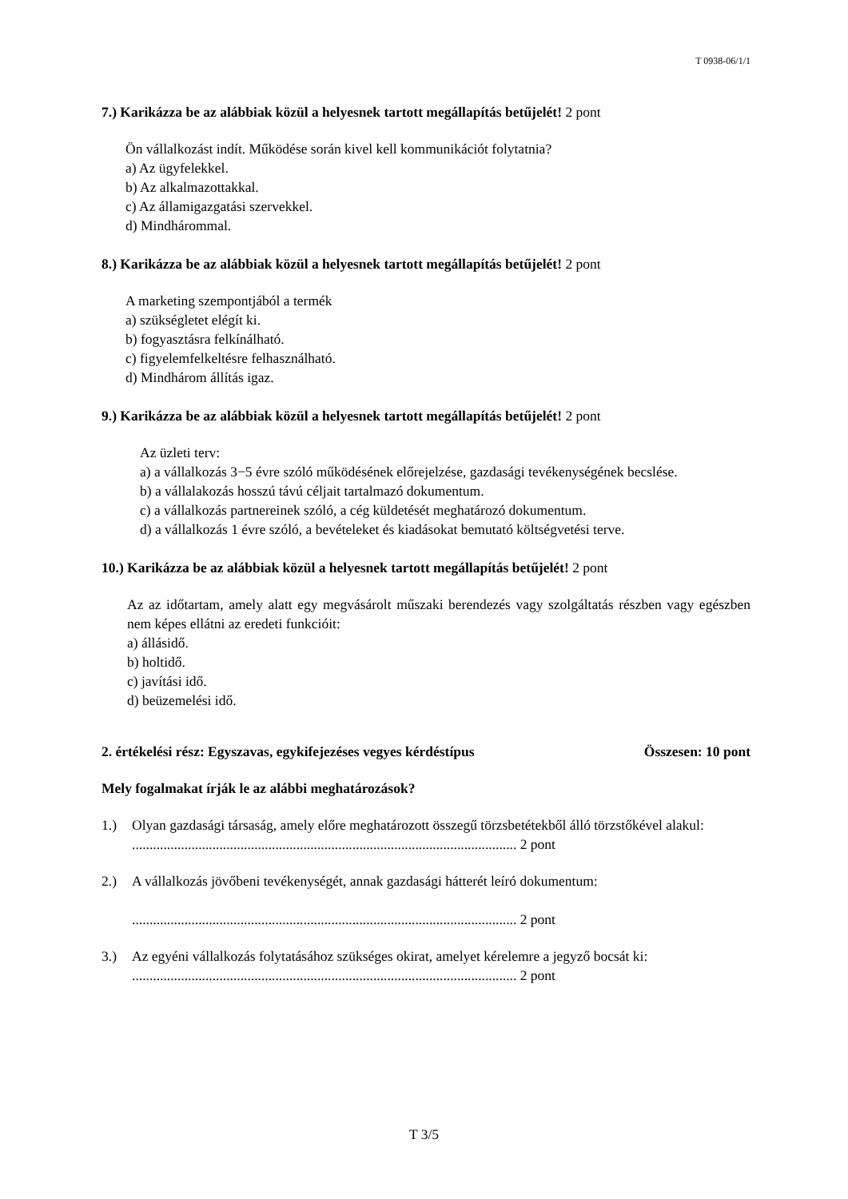T 0938-06/1/1
7.) Karikázza be az alábbiak közül a helyesnek tartott megállapítás betűjelét! 2 pont
Ön vállalkozást indít. Működése során kivel kell kommunikációt folytatnia?
a) Az ügyfelekkel.
b) Az alkalmazottakkal.
c) Az államigazgatási szervekkel.
d) Mindhárommal.
8.) Karikázza be az alábbiak közül a helyesnek tartott megállapítás betűjelét! 2 pont
A marketing szempontjából a termék
a) szükségletet elégít ki.
b) fogyasztásra felkínálható.
c) figyelemfelkeltésre felhasználható.
d) Mindhárom állítás igaz.
9.) Karikázza be az alábbiak közül a helyesnek tartott megállapítás betűjelét! 2 pont
Az üzleti terv:
a) a vállalkozás 3−5 évre szóló működésének előrejelzése, gazdasági tevékenységének becslése.
b) a vállalakozás hosszú távú céljait tartalmazó dokumentum.
c) a vállalkozás partnereinek szóló, a cég küldetését meghatározó dokumentum.
d) a vállalkozás 1 évre szóló, a bevételeket és kiadásokat bemutató költségvetési terve.
10.) Karikázza be az alábbiak közül a helyesnek tartott megállapítás betűjelét! 2 pont
Az az időtartam, amely alatt egy megvásárolt műszaki berendezés vagy szolgáltatás részben vagy egészben nem képes ellátni az eredeti funkcióit:
a) állásidő.
b) holtidő.
c) javítási idő.
d) beüzemelési idő.
2. értékelési rész: Egyszavas, egykifejezéses vegyes kérdéstípus Összesen: 10 pont
Mely fogalmakat írják le az alábbi meghatározások?
1.) Olyan gazdasági társaság, amely előre meghatározott összegű törzsbetétekből álló törzstőkével alakul:
.............................................................................................................. 2 pont
2.) A vállalkozás jövőbeni tevékenységét, annak gazdasági hátterét leíró dokumentum:
.............................................................................................................. 2 pont
3.) Az egyéni vállalkozás folytatásához szükséges okirat, amelyet kérelemre a jegyző bocsát ki:
.............................................................................................................. 2 pont
T 3/5